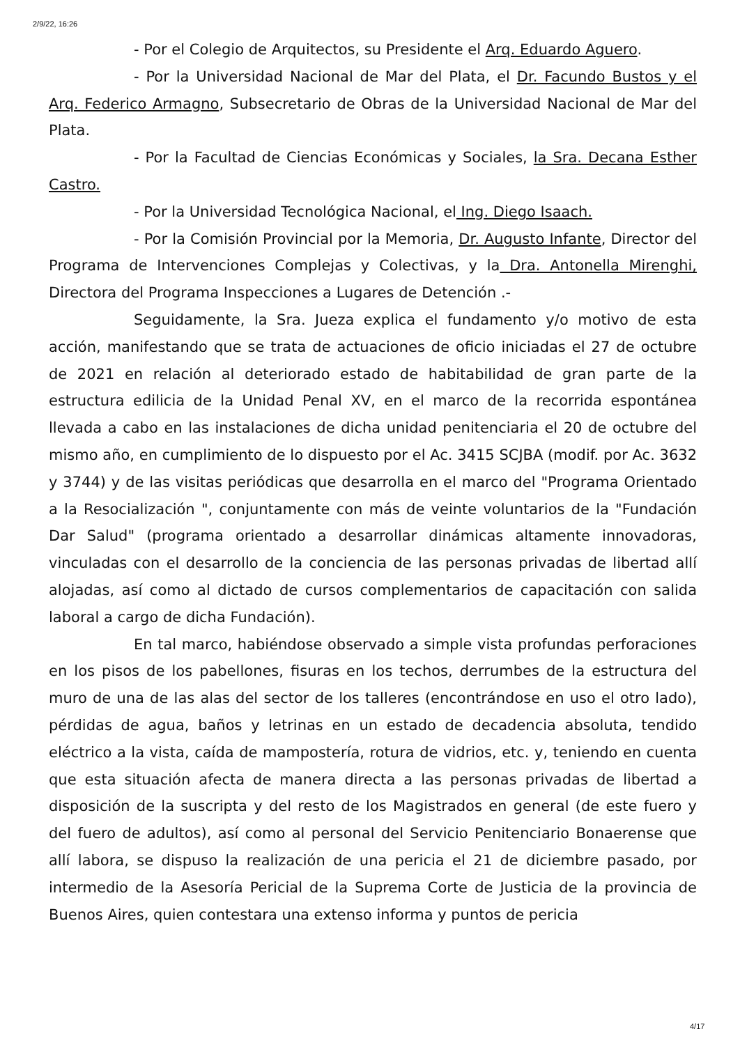2/9/22, 16:26
- Por el Colegio de Arquitectos, su Presidente el Arq. Eduardo Aguero.
- Por la Universidad Nacional de Mar del Plata, el Dr. Facundo Bustos y el Arq. Federico Armagno, Subsecretario de Obras de la Universidad Nacional de Mar del Plata.
- Por la Facultad de Ciencias Económicas y Sociales, la Sra. Decana Esther Castro.
- Por la Universidad Tecnológica Nacional, el Ing. Diego Isaach.
- Por la Comisión Provincial por la Memoria, Dr. Augusto Infante, Director del Programa de Intervenciones Complejas y Colectivas, y la Dra. Antonella Mirenghi, Directora del Programa Inspecciones a Lugares de Detención .-
Seguidamente, la Sra. Jueza explica el fundamento y/o motivo de esta acción, manifestando que se trata de actuaciones de oficio iniciadas el 27 de octubre de 2021 en relación al deteriorado estado de habitabilidad de gran parte de la estructura edilicia de la Unidad Penal XV, en el marco de la recorrida espontánea llevada a cabo en las instalaciones de dicha unidad penitenciaria el 20 de octubre del mismo año, en cumplimiento de lo dispuesto por el Ac. 3415 SCJBA (modif. por Ac. 3632 y 3744) y de las visitas periódicas que desarrolla en el marco del "Programa Orientado a la Resocialización ", conjuntamente con más de veinte voluntarios de la "Fundación Dar Salud" (programa orientado a desarrollar dinámicas altamente innovadoras, vinculadas con el desarrollo de la conciencia de las personas privadas de libertad allí alojadas, así como al dictado de cursos complementarios de capacitación con salida laboral a cargo de dicha Fundación).
En tal marco, habiéndose observado a simple vista profundas perforaciones en los pisos de los pabellones, fisuras en los techos, derrumbes de la estructura del muro de una de las alas del sector de los talleres (encontrándose en uso el otro lado), pérdidas de agua, baños y letrinas en un estado de decadencia absoluta, tendido eléctrico a la vista, caída de mampostería, rotura de vidrios, etc. y, teniendo en cuenta que esta situación afecta de manera directa a las personas privadas de libertad a disposición de la suscripta y del resto de los Magistrados en general (de este fuero y del fuero de adultos), así como al personal del Servicio Penitenciario Bonaerense que allí labora, se dispuso la realización de una pericia el 21 de diciembre pasado, por intermedio de la Asesoría Pericial de la Suprema Corte de Justicia de la provincia de Buenos Aires, quien contestara una extenso informa y puntos de pericia
4/17